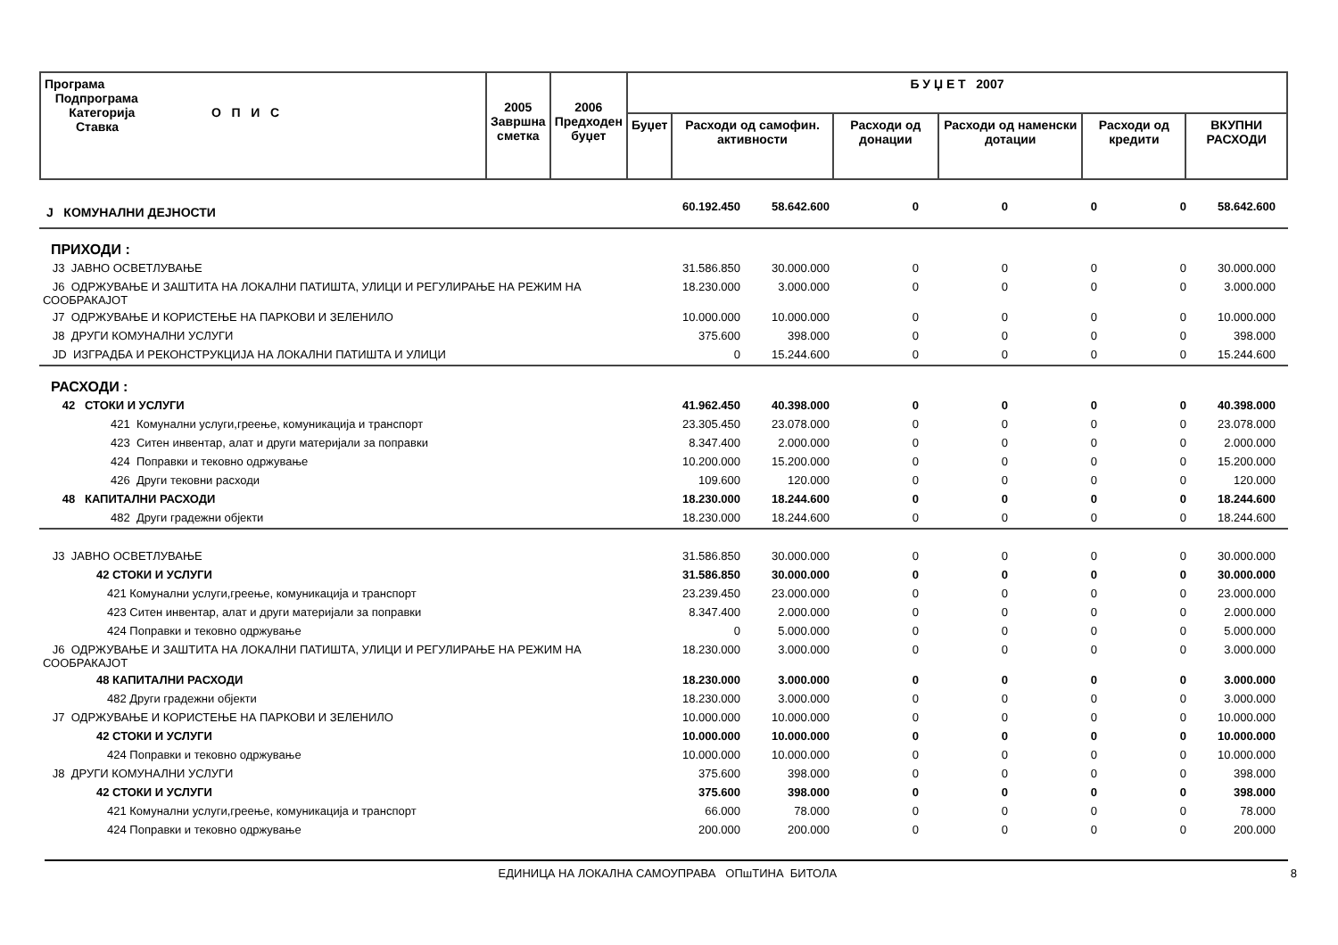| Програма Подпрограма Категорија О П И С Ставка | 2005 Завршна сметка | 2006 Предходен буџет | Б У Џ Е Т 2007 | | | | | |
| --- | --- | --- | --- | --- | --- | --- | --- | --- |
| | | | Буџет | Расходи од самофин. активности | Расходи од донации | Расходи од наменски дотации | Расходи од кредити | ВКУПНИ РАСХОДИ |
| J КОМУНАЛНИ ДЕЈНОСТИ | 60.192.450 | 58.642.600 | 0 | 0 | 0 | 0 | 58.642.600 |
| ПРИХОДИ : | | | | | | | |
| J3 ЈАВНО ОСВЕТЛУВАЊЕ | 31.586.850 | 30.000.000 | 0 | 0 | 0 | 0 | 30.000.000 |
| J6 ОДРЖУВАЊЕ И ЗАШТИТА НА ЛОКАЛНИ ПАТИШТА, УЛИЦИ И РЕГУЛИРАЊЕ НА РЕЖИМ НА СООБРАКАЈОТ | 18.230.000 | 3.000.000 | 0 | 0 | 0 | 0 | 3.000.000 |
| J7 ОДРЖУВАЊЕ И КОРИСТЕЊЕ НА ПАРКОВИ И ЗЕЛЕНИЛО | 10.000.000 | 10.000.000 | 0 | 0 | 0 | 0 | 10.000.000 |
| J8 ДРУГИ КОМУНАЛНИ УСЛУГИ | 375.600 | 398.000 | 0 | 0 | 0 | 0 | 398.000 |
| JD ИЗГРАДБА И РЕКОНСТРУКЦИЈА НА ЛОКАЛНИ ПАТИШТА И УЛИЦИ | 0 | 15.244.600 | 0 | 0 | 0 | 0 | 15.244.600 |
| РАСХОДИ : | | | | | | | |
| 42 СТОКИ И УСЛУГИ | 41.962.450 | 40.398.000 | 0 | 0 | 0 | 0 | 40.398.000 |
| 421 Комунални услуги,греење, комуникација и транспорт | 23.305.450 | 23.078.000 | 0 | 0 | 0 | 0 | 23.078.000 |
| 423 Ситен инвентар, алат и други материјали за поправки | 8.347.400 | 2.000.000 | 0 | 0 | 0 | 0 | 2.000.000 |
| 424 Поправки и тековно одржување | 10.200.000 | 15.200.000 | 0 | 0 | 0 | 0 | 15.200.000 |
| 426 Други тековни расходи | 109.600 | 120.000 | 0 | 0 | 0 | 0 | 120.000 |
| 48 КАПИТАЛНИ РАСХОДИ | 18.230.000 | 18.244.600 | 0 | 0 | 0 | 0 | 18.244.600 |
| 482 Други градежни објекти | 18.230.000 | 18.244.600 | 0 | 0 | 0 | 0 | 18.244.600 |
| J3 ЈАВНО ОСВЕТЛУВАЊЕ | 31.586.850 | 30.000.000 | 0 | 0 | 0 | 0 | 30.000.000 |
| 42 СТОКИ И УСЛУГИ | 31.586.850 | 30.000.000 | 0 | 0 | 0 | 0 | 30.000.000 |
| 421 Комунални услуги,греење, комуникација и транспорт | 23.239.450 | 23.000.000 | 0 | 0 | 0 | 0 | 23.000.000 |
| 423 Ситен инвентар, алат и други материјали за поправки | 8.347.400 | 2.000.000 | 0 | 0 | 0 | 0 | 2.000.000 |
| 424 Поправки и тековно одржување | 0 | 5.000.000 | 0 | 0 | 0 | 0 | 5.000.000 |
| J6 ОДРЖУВАЊЕ И ЗАШТИТА НА ЛОКАЛНИ ПАТИШТА, УЛИЦИ И РЕГУЛИРАЊЕ НА РЕЖИМ НА СООБРАКАЈОТ | 18.230.000 | 3.000.000 | 0 | 0 | 0 | 0 | 3.000.000 |
| 48 КАПИТАЛНИ РАСХОДИ | 18.230.000 | 3.000.000 | 0 | 0 | 0 | 0 | 3.000.000 |
| 482 Други градежни објекти | 18.230.000 | 3.000.000 | 0 | 0 | 0 | 0 | 3.000.000 |
| J7 ОДРЖУВАЊЕ И КОРИСТЕЊЕ НА ПАРКОВИ И ЗЕЛЕНИЛО | 10.000.000 | 10.000.000 | 0 | 0 | 0 | 0 | 10.000.000 |
| 42 СТОКИ И УСЛУГИ | 10.000.000 | 10.000.000 | 0 | 0 | 0 | 0 | 10.000.000 |
| 424 Поправки и тековно одржување | 10.000.000 | 10.000.000 | 0 | 0 | 0 | 0 | 10.000.000 |
| J8 ДРУГИ КОМУНАЛНИ УСЛУГИ | 375.600 | 398.000 | 0 | 0 | 0 | 0 | 398.000 |
| 42 СТОКИ И УСЛУГИ | 375.600 | 398.000 | 0 | 0 | 0 | 0 | 398.000 |
| 421 Комунални услуги,греење, комуникација и транспорт | 66.000 | 78.000 | 0 | 0 | 0 | 0 | 78.000 |
| 424 Поправки и тековно одржување | 200.000 | 200.000 | 0 | 0 | 0 | 0 | 200.000 |
ЕДИНИЦА НА ЛОКАЛНА САМОУПРАВА ОПшТИНА БИТОЛА 8